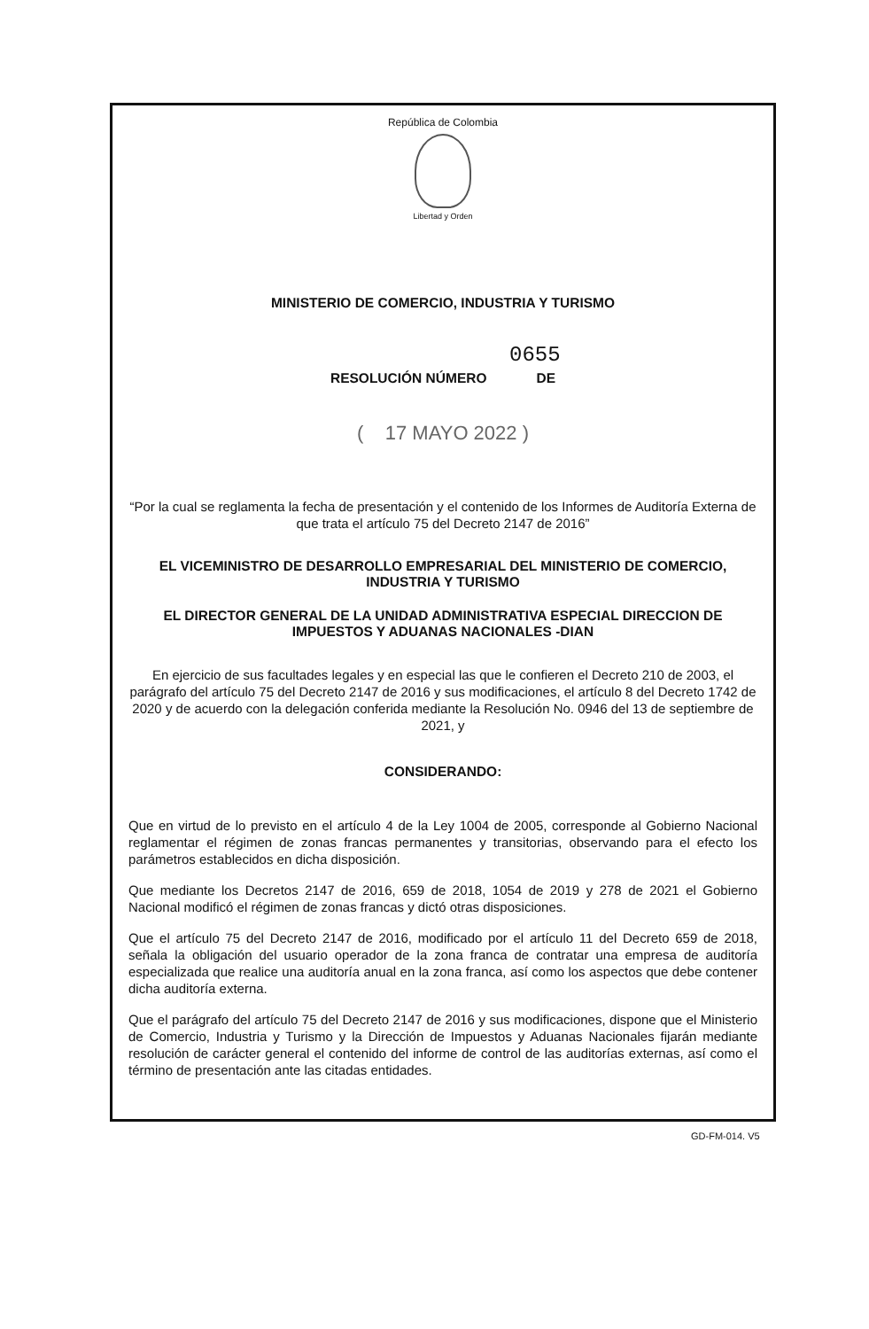República de Colombia
Libertad y Orden
MINISTERIO DE COMERCIO, INDUSTRIA Y TURISMO
0655
RESOLUCIÓN NÚMERO DE
( 17 MAYO 2022 )
“Por la cual se reglamenta la fecha de presentación y el contenido de los Informes de Auditoría Externa de que trata el artículo 75 del Decreto 2147 de 2016”
EL VICEMINISTRO DE DESARROLLO EMPRESARIAL DEL MINISTERIO DE COMERCIO, INDUSTRIA Y TURISMO
EL DIRECTOR GENERAL DE LA UNIDAD ADMINISTRATIVA ESPECIAL DIRECCION DE IMPUESTOS Y ADUANAS NACIONALES -DIAN
En ejercicio de sus facultades legales y en especial las que le confieren el Decreto 210 de 2003, el parágrafo del artículo 75 del Decreto 2147 de 2016 y sus modificaciones, el artículo 8 del Decreto 1742 de 2020 y de acuerdo con la delegación conferida mediante la Resolución No. 0946 del 13 de septiembre de 2021, y
CONSIDERANDO:
Que en virtud de lo previsto en el artículo 4 de la Ley 1004 de 2005, corresponde al Gobierno Nacional reglamentar el régimen de zonas francas permanentes y transitorias, observando para el efecto los parámetros establecidos en dicha disposición.
Que mediante los Decretos 2147 de 2016, 659 de 2018, 1054 de 2019 y 278 de 2021 el Gobierno Nacional modificó el régimen de zonas francas y dictó otras disposiciones.
Que el artículo 75 del Decreto 2147 de 2016, modificado por el artículo 11 del Decreto 659 de 2018, señala la obligación del usuario operador de la zona franca de contratar una empresa de auditoría especializada que realice una auditoría anual en la zona franca, así como los aspectos que debe contener dicha auditoría externa.
Que el parágrafo del artículo 75 del Decreto 2147 de 2016 y sus modificaciones, dispone que el Ministerio de Comercio, Industria y Turismo y la Dirección de Impuestos y Aduanas Nacionales fijarán mediante resolución de carácter general el contenido del informe de control de las auditorías externas, así como el término de presentación ante las citadas entidades.
GD-FM-014. V5